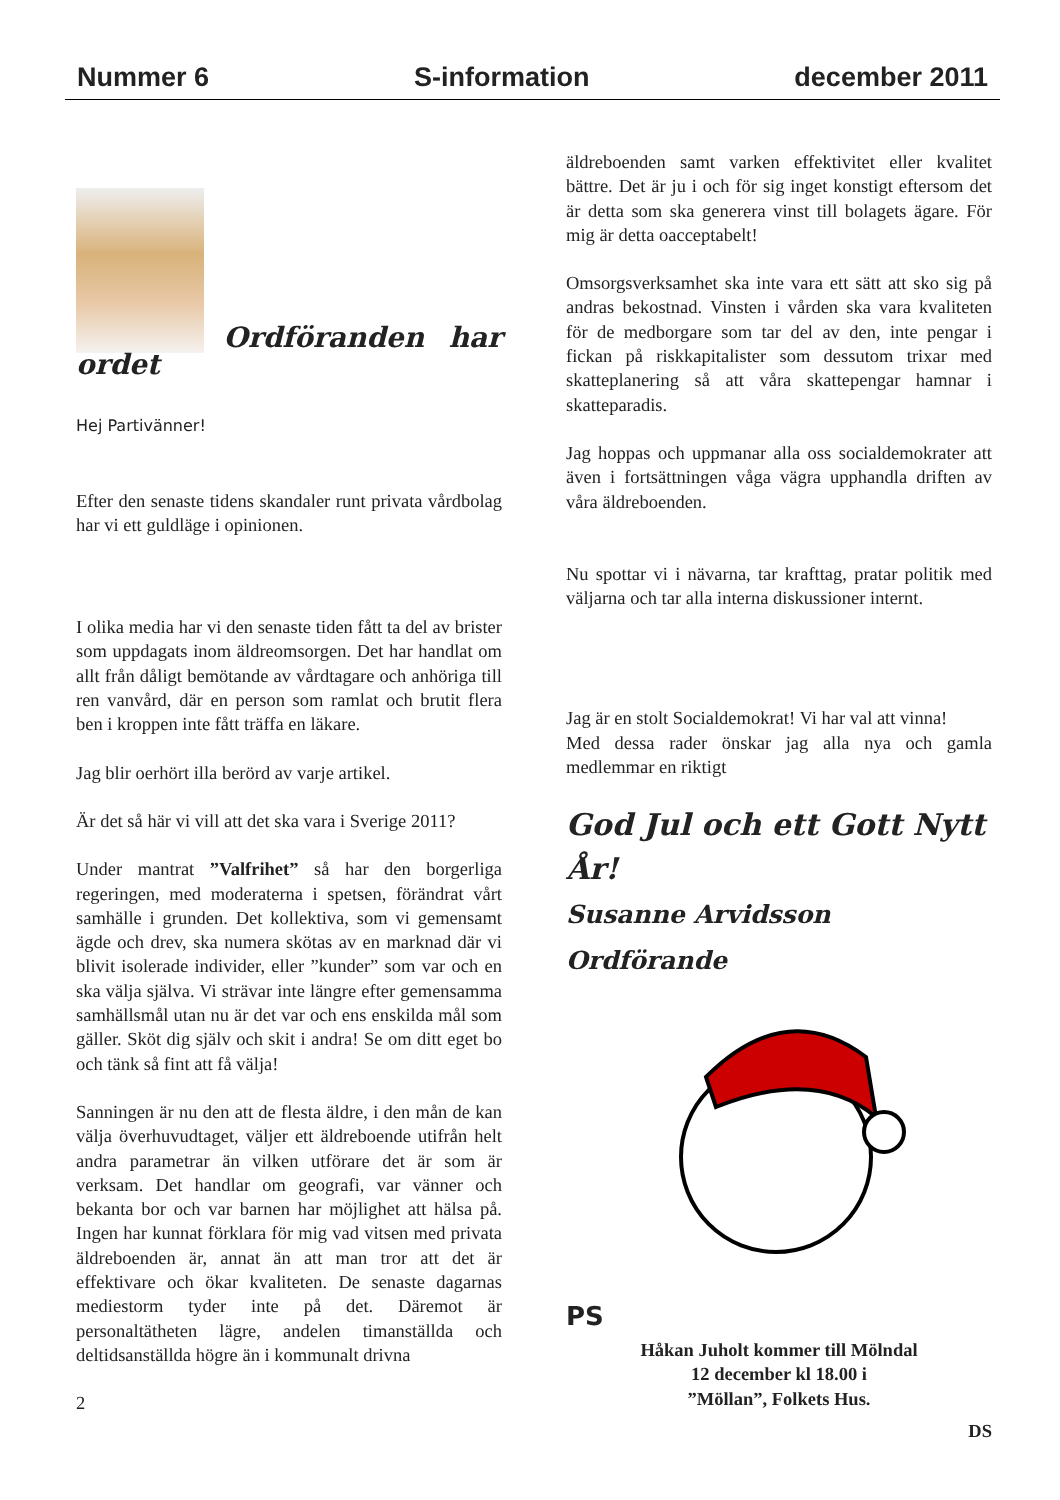Nummer 6 S-information december 2011
Ordföranden har ordet
Hej Partivänner!
Efter den senaste tidens skandaler runt privata vårdbolag har vi ett guldläge i opinionen.
I olika media har vi den senaste tiden fått ta del av brister som uppdagats inom äldreomsorgen. Det har handlat om allt från dåligt bemötande av vårdtagare och anhöriga till ren vanvård, där en person som ramlat och brutit flera ben i kroppen inte fått träffa en läkare.
Jag blir oerhört illa berörd av varje artikel.
Är det så här vi vill att det ska vara i Sverige 2011?
Under mantrat ”Valfrihet” så har den borgerliga regeringen, med moderaterna i spetsen, förändrat vårt samhälle i grunden. Det kollektiva, som vi gemensamt ägde och drev, ska numera skötas av en marknad där vi blivit isolerade individer, eller ”kunder” som var och en ska välja själva. Vi strävar inte längre efter gemensamma samhällsmål utan nu är det var och ens enskilda mål som gäller. Sköt dig själv och skit i andra! Se om ditt eget bo och tänk så fint att få välja!
Sanningen är nu den att de flesta äldre, i den mån de kan välja överhuvudtaget, väljer ett äldreboende utifrån helt andra parametrar än vilken utförare det är som är verksam. Det handlar om geografi, var vänner och bekanta bor och var barnen har möjlighet att hälsa på. Ingen har kunnat förklara för mig vad vitsen med privata äldreboenden är, annat än att man tror att det är effektivare och ökar kvaliteten. De senaste dagarnas mediestorm tyder inte på det. Däremot är personaltätheten lägre, andelen timanställda och deltidsanställda högre än i kommunalt drivna
2
äldreboenden samt varken effektivitet eller kvalitet bättre. Det är ju i och för sig inget konstigt eftersom det är detta som ska generera vinst till bolagets ägare. För mig är detta oacceptabelt!
Omsorgsverksamhet ska inte vara ett sätt att sko sig på andras bekostnad. Vinsten i vården ska vara kvaliteten för de medborgare som tar del av den, inte pengar i fickan på riskkapitalister som dessutom trixar med skatteplanering så att våra skattepengar hamnar i skatteparadis.
Jag hoppas och uppmanar alla oss socialdemokrater att även i fortsättningen våga vägra upphandla driften av våra äldreboenden.
Nu spottar vi i nävarna, tar krafttag, pratar politik med väljarna och tar alla interna diskussioner internt.
Jag är en stolt Socialdemokrat! Vi har val att vinna!
Med dessa rader önskar jag alla nya och gamla medlemmar en riktigt
God Jul och ett Gott Nytt År!
Susanne Arvidsson Ordförande
PS
Håkan Juholt kommer till Mölndal
12 december kl 18.00 i
”Möllan”, Folkets Hus.
DS